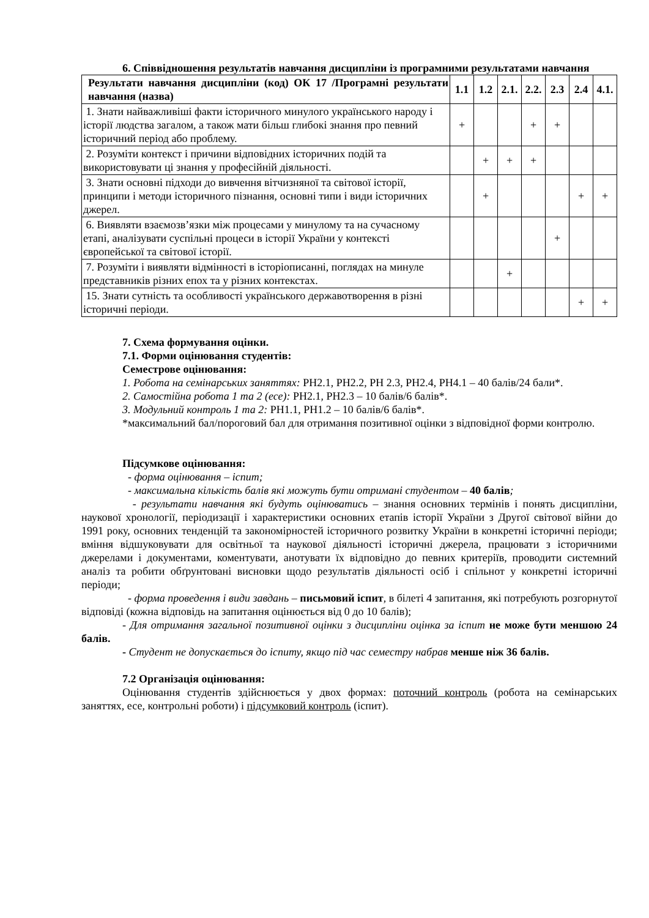6. Співвідношення результатів навчання дисципліни із програмними результатами навчання
| Результати навчання дисципліни (код) ОК 17 /Програмні результати навчання (назва) | 1.1 | 1.2 | 2.1. | 2.2. | 2.3 | 2.4 | 4.1. |
| --- | --- | --- | --- | --- | --- | --- | --- |
| 1. Знати найважливіші факти історичного минулого українського народу і історії людства загалом, а також мати більш глибокі знання про певний історичний період або проблему. | + | | | + | + | | |
| 2. Розуміти контекст і причини відповідних історичних подій та використовувати ці знання у професійній діяльності. | | + | + | + | | | |
| 3. Знати основні підходи до вивчення вітчизняної та світової історії, принципи і методи історичного пізнання, основні типи і види історичних джерел. | | + | | | | + | + |
| 6. Виявляти взаємозв’язки між процесами у минулому та на сучасному етапі, аналізувати суспільні процеси в історії України у контексті європейської та світової історії. | | | | | + | | |
| 7. Розуміти і виявляти відмінності в історіописанні, поглядах на минуле представників різних епох та у різних контекстах. | | | + | | | | |
| 15. Знати сутність та особливості українського державотворення в різні історичні періоди. | | | | | | + | + |
7. Схема формування оцінки.
7.1. Форми оцінювання студентів:
Семестрове оцінювання:
1. Робота на семінарських заняттях: РН2.1, РН2.2, РН 2.3, РН2.4, РН4.1 – 40 балів/24 бали*.
2. Самостійна робота 1 та 2 (есе): РН2.1, РН2.3 – 10 балів/6 балів*.
3. Модульний контроль 1 та 2: РН1.1, РН1.2 – 10 балів/6 балів*.
*максимальний бал/пороговий бал для отримання позитивної оцінки з відповідної форми контролю.
Підсумкове оцінювання:
- форма оцінювання – іспит;
- максимальна кількість балів які можуть бути отримані студентом – 40 балів;
- результати навчання які будуть оцінюватись – знання основних термінів і понять дисципліни, наукової хронології, періодизації і характеристики основних етапів історії України з Другої світової війни до 1991 року, основних тенденцій та закономірностей історичного розвитку України в конкретні історичні періоди; вміння відшуковувати для освітньої та наукової діяльності історичні джерела, працювати з історичними джерелами і документами, коментувати, анотувати їх відповідно до певних критеріїв, проводити системний аналіз та робити обґрунтовані висновки щодо результатів діяльності осіб і спільнот у конкретні історичні періоди;
- форма проведення і види завдань – письмовий іспит, в білеті 4 запитання, які потребують розгорнутої відповіді (кожна відповідь на запитання оцінюється від 0 до 10 балів);
- Для отримання загальної позитивної оцінки з дисципліни оцінка за іспит не може бути меншою 24 балів.
- Студент не допускається до іспиту, якщо під час семестру набрав менше ніж 36 балів.
7.2 Організація оцінювання:
Оцінювання студентів здійснюється у двох формах: поточний контроль (робота на семінарських заняттях, есе, контрольні роботи) і підсумковий контроль (іспит).